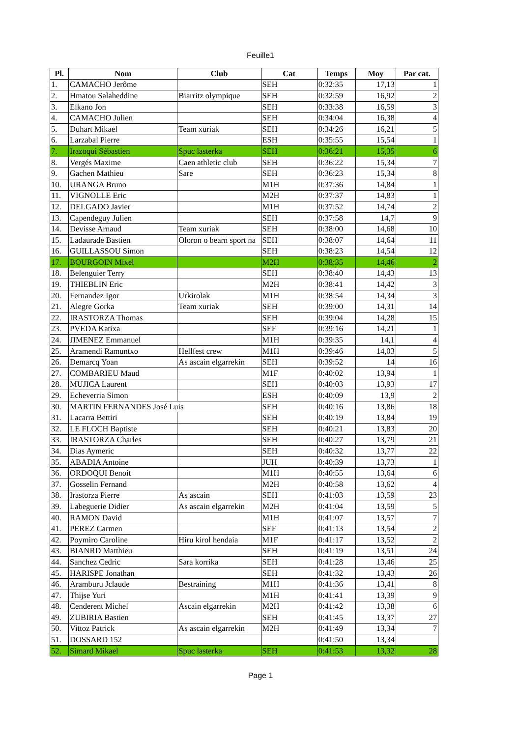Feuille1
| Pl. | Nom | Club | Cat | Temps | Moy | Par cat. |
| --- | --- | --- | --- | --- | --- | --- |
| 1. | CAMACHO Jerôme | | SEH | 0:32:35 | 17,13 | 1 |
| 2. | Hmatou Salaheddine | Biarritz olympique | SEH | 0:32:59 | 16,92 | 2 |
| 3. | Elkano Jon | | SEH | 0:33:38 | 16,59 | 3 |
| 4. | CAMACHO Julien | | SEH | 0:34:04 | 16,38 | 4 |
| 5. | Duhart Mikael | Team xuriak | SEH | 0:34:26 | 16,21 | 5 |
| 6. | Larzabal Pierre | | ESH | 0:35:55 | 15,54 | 1 |
| 7. | Irazoqui Sébastien | Spuc lasterka | SEH | 0:36:21 | 15,35 | 6 |
| 8. | Vergés Maxime | Caen athletic club | SEH | 0:36:22 | 15,34 | 7 |
| 9. | Gachen Mathieu | Sare | SEH | 0:36:23 | 15,34 | 8 |
| 10. | URANGA Bruno | | M1H | 0:37:36 | 14,84 | 1 |
| 11. | VIGNOLLE Eric | | M2H | 0:37:37 | 14,83 | 1 |
| 12. | DELGADO Javier | | M1H | 0:37:52 | 14,74 | 2 |
| 13. | Capendeguy Julien | | SEH | 0:37:58 | 14,7 | 9 |
| 14. | Devisse Arnaud | Team xuriak | SEH | 0:38:00 | 14,68 | 10 |
| 15. | Ladaurade Bastien | Oloron o bearn sport na | SEH | 0:38:07 | 14,64 | 11 |
| 16. | GUILLASSOU Simon | | SEH | 0:38:23 | 14,54 | 12 |
| 17. | BOURGOIN Mixel | | M2H | 0:38:35 | 14,46 | 2 |
| 18. | Belenguier Terry | | SEH | 0:38:40 | 14,43 | 13 |
| 19. | THIEBLIN Eric | | M2H | 0:38:41 | 14,42 | 3 |
| 20. | Fernandez Igor | Urkirolak | M1H | 0:38:54 | 14,34 | 3 |
| 21. | Alegre Gorka | Team xuriak | SEH | 0:39:00 | 14,31 | 14 |
| 22. | IRASTORZA Thomas | | SEH | 0:39:04 | 14,28 | 15 |
| 23. | PVEDA Katixa | | SEF | 0:39:16 | 14,21 | 1 |
| 24. | JIMENEZ Emmanuel | | M1H | 0:39:35 | 14,1 | 4 |
| 25. | Aramendi Ramuntxo | Hellfest crew | M1H | 0:39:46 | 14,03 | 5 |
| 26. | Demarcq Yoan | As ascain elgarrekin | SEH | 0:39:52 | 14 | 16 |
| 27. | COMBARIEU Maud | | M1F | 0:40:02 | 13,94 | 1 |
| 28. | MUJICA Laurent | | SEH | 0:40:03 | 13,93 | 17 |
| 29. | Echeverria Simon | | ESH | 0:40:09 | 13,9 | 2 |
| 30. | MARTIN FERNANDES José Luis | | SEH | 0:40:16 | 13,86 | 18 |
| 31. | Lacarra Bettiri | | SEH | 0:40:19 | 13,84 | 19 |
| 32. | LE FLOCH Baptiste | | SEH | 0:40:21 | 13,83 | 20 |
| 33. | IRASTORZA Charles | | SEH | 0:40:27 | 13,79 | 21 |
| 34. | Dias Aymeric | | SEH | 0:40:32 | 13,77 | 22 |
| 35. | ABADIA Antoine | | JUH | 0:40:39 | 13,73 | 1 |
| 36. | ORDOQUI Benoit | | M1H | 0:40:55 | 13,64 | 6 |
| 37. | Gosselin Fernand | | M2H | 0:40:58 | 13,62 | 4 |
| 38. | Irastorza Pierre | As ascain | SEH | 0:41:03 | 13,59 | 23 |
| 39. | Labeguerie Didier | As ascain elgarrekin | M2H | 0:41:04 | 13,59 | 5 |
| 40. | RAMON David | | M1H | 0:41:07 | 13,57 | 7 |
| 41. | PEREZ Carmen | | SEF | 0:41:13 | 13,54 | 2 |
| 42. | Poymiro Caroline | Hiru kirol hendaia | M1F | 0:41:17 | 13,52 | 2 |
| 43. | BIANRD Matthieu | | SEH | 0:41:19 | 13,51 | 24 |
| 44. | Sanchez Cedric | Sara korrika | SEH | 0:41:28 | 13,46 | 25 |
| 45. | HARISPE Jonathan | | SEH | 0:41:32 | 13,43 | 26 |
| 46. | Aramburu Jclaude | Bestraining | M1H | 0:41:36 | 13,41 | 8 |
| 47. | Thijse Yuri | | M1H | 0:41:41 | 13,39 | 9 |
| 48. | Cenderent Michel | Ascain elgarrekin | M2H | 0:41:42 | 13,38 | 6 |
| 49. | ZUBIRIA Bastien | | SEH | 0:41:45 | 13,37 | 27 |
| 50. | Vittoz Patrick | As ascain elgarrekin | M2H | 0:41:49 | 13,34 | 7 |
| 51. | DOSSARD 152 | | | 0:41:50 | 13,34 | |
| 52. | Simard Mikael | Spuc lasterka | SEH | 0:41:53 | 13,32 | 28 |
Page 1